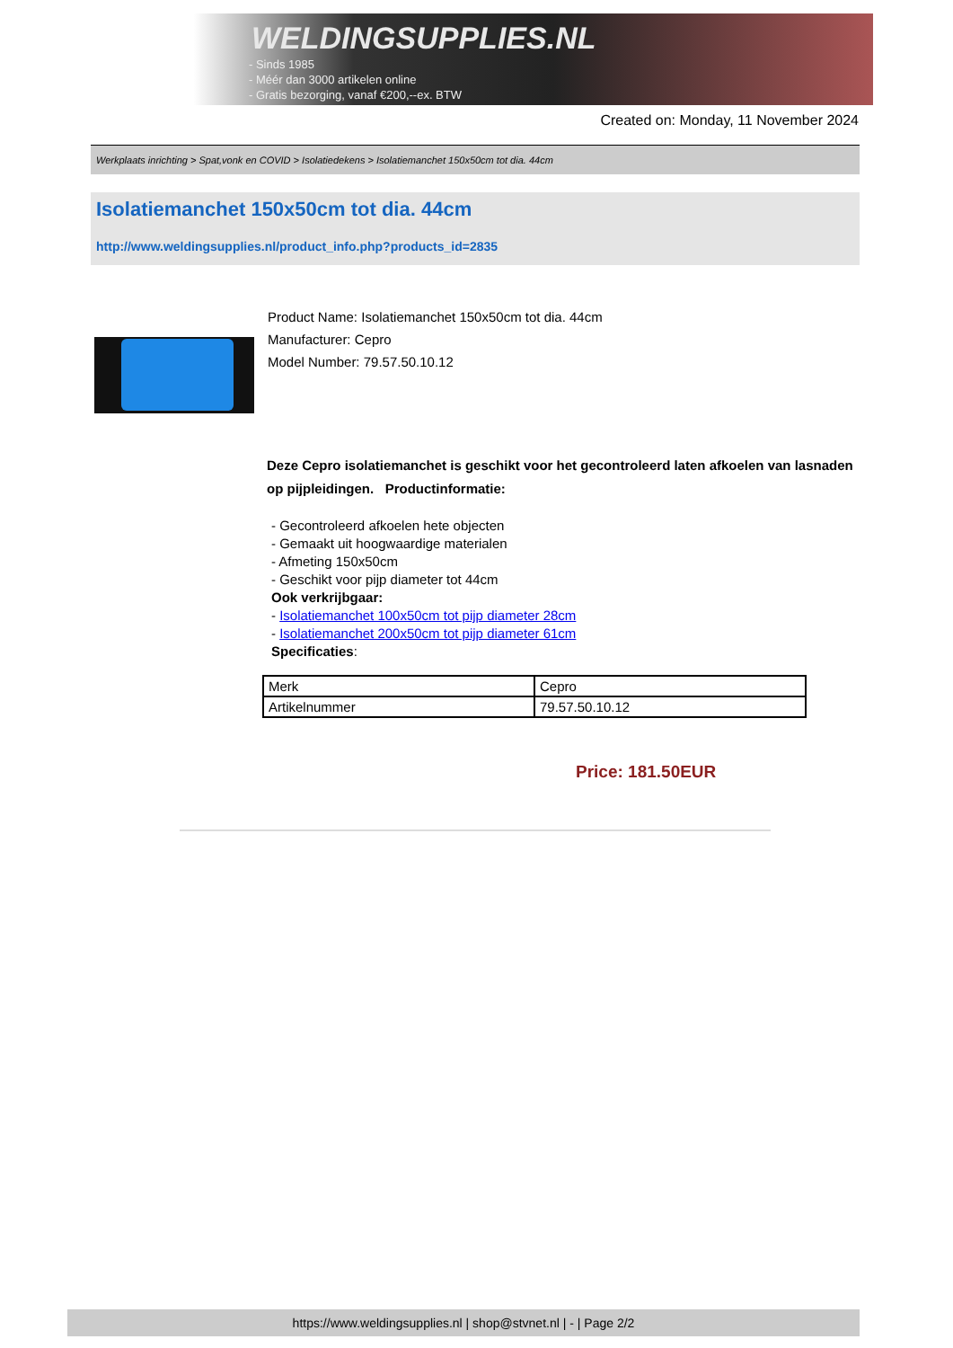WELDINGSUPPLIES.NL
- Sinds 1985
- Méér dan 3000 artikelen online
- Gratis bezorging, vanaf €200,--ex. BTW
Created on: Monday, 11 November 2024
Werkplaats inrichting > Spat,vonk en COVID > Isolatiedekens > Isolatiemanchet 150x50cm tot dia. 44cm
Isolatiemanchet 150x50cm tot dia. 44cm
http://www.weldingsupplies.nl/product_info.php?products_id=2835
Product Name: Isolatiemanchet 150x50cm tot dia. 44cm
Manufacturer: Cepro
Model Number: 79.57.50.10.12
Deze Cepro isolatiemanchet is geschikt voor het gecontroleerd laten afkoelen van lasnaden op pijpleidingen. Productinformatie:
- Gecontroleerd afkoelen hete objecten
- Gemaakt uit hoogwaardige materialen
- Afmeting 150x50cm
- Geschikt voor pijp diameter tot 44cm
Ook verkrijbgaar:
- Isolatiemanchet 100x50cm tot pijp diameter 28cm
- Isolatiemanchet 200x50cm tot pijp diameter 61cm
Specificaties:
| Merk | Cepro |
| Artikelnummer | 79.57.50.10.12 |
Price: 181.50EUR
https://www.weldingsupplies.nl | shop@stvnet.nl | - | Page 2/2